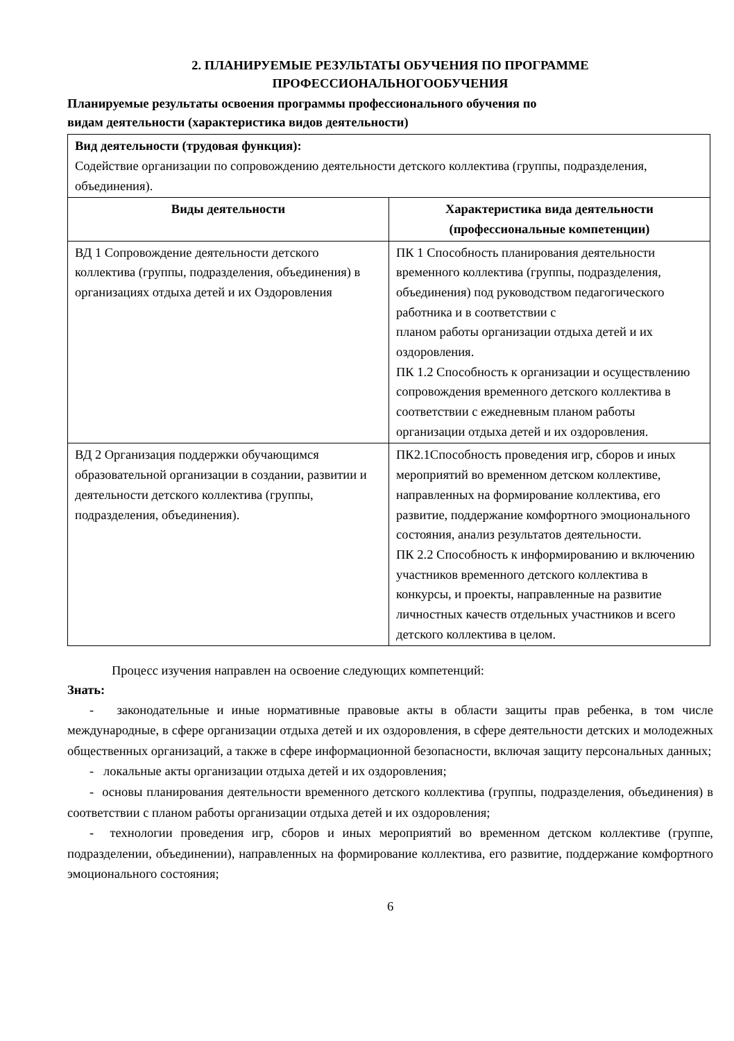2. ПЛАНИРУЕМЫЕ РЕЗУЛЬТАТЫ ОБУЧЕНИЯ ПО ПРОГРАММЕ
ПРОФЕССИОНАЛЬНОГООБУЧЕНИЯ
Планируемые результаты освоения программы профессионального обучения по
видам деятельности (характеристика видов деятельности)
| Вид деятельности (трудовая функция): Содействие организации по сопровождению деятельности детского коллектива (группы, подразделения, объединения). | |
| Виды деятельности | Характеристика вида деятельности (профессиональные компетенции) |
| ВД 1 Сопровождение деятельности детского коллектива (группы, подразделения, объединения) в организациях отдыха детей и их Оздоровления | ПК 1 Способность планирования деятельности временного коллектива (группы, подразделения, объединения) под руководством педагогического работника и в соответствии с планом работы организации отдыха детей и их оздоровления. ПК 1.2 Способность к организации и осуществлению сопровождения временного детского коллектива в соответствии с ежедневным планом работы организации отдыха детей и их оздоровления. |
| ВД 2 Организация поддержки обучающимся образовательной организации в создании, развитии и деятельности детского коллектива (группы, подразделения, объединения). | ПК2.1Способность проведения игр, сборов и иных мероприятий во временном детском коллективе, направленных на формирование коллектива, его развитие, поддержание комфортного эмоционального состояния, анализ результатов деятельности. ПК 2.2 Способность к информированию и включению участников временного детского коллектива в конкурсы, и проекты, направленные на развитие личностных качеств отдельных участников и всего детского коллектива в целом. |
Процесс изучения направлен на освоение следующих компетенций:
Знать:
- законодательные и иные нормативные правовые акты в области защиты прав ребенка, в том числе международные, в сфере организации отдыха детей и их оздоровления, в сфере деятельности детских и молодежных общественных организаций, а также в сфере информационной безопасности, включая защиту персональных данных;
- локальные акты организации отдыха детей и их оздоровления;
- основы планирования деятельности временного детского коллектива (группы, подразделения, объединения) в соответствии с планом работы организации отдыха детей и их оздоровления;
- технологии проведения игр, сборов и иных мероприятий во временном детском коллективе (группе, подразделении, объединении), направленных на формирование коллектива, его развитие, поддержание комфортного эмоционального состояния;
6